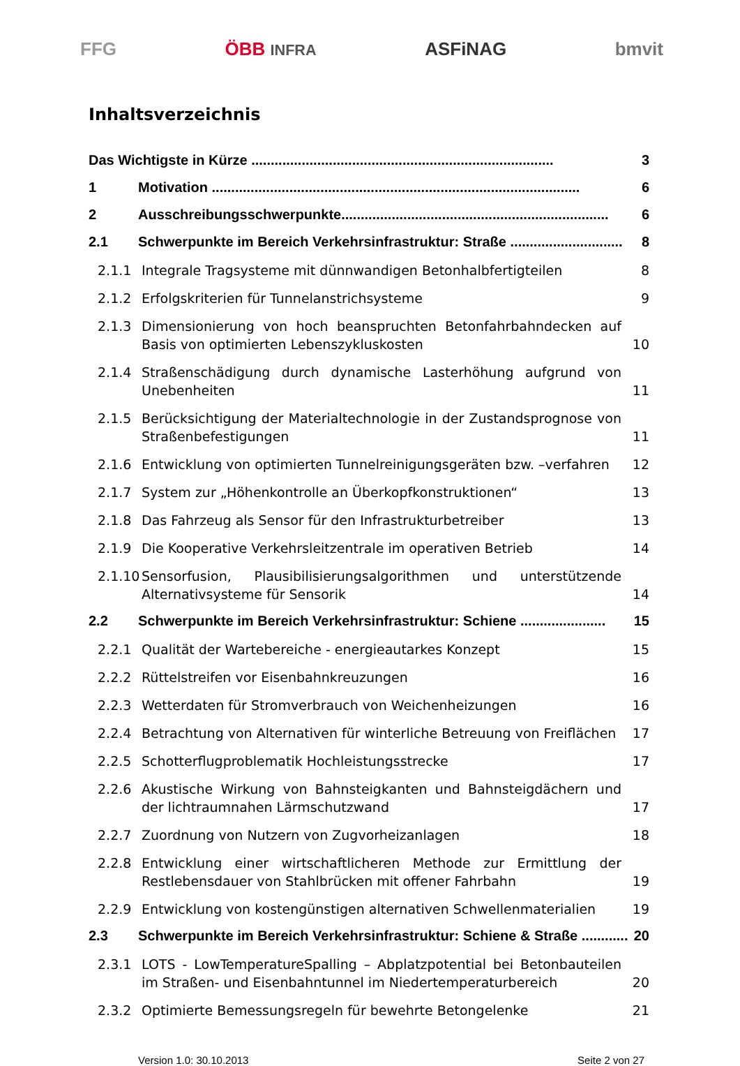FFG ÖBB INFRA ASFiNAG bmvit
Inhaltsverzeichnis
Das Wichtigste in Kürze .............................................................................. 3
1 Motivation ............................................................................................... 6
2 Ausschreibungsschwerpunkte..................................................................... 6
2.1 Schwerpunkte im Bereich Verkehrsinfrastruktur: Straße ............................. 8
2.1.1 Integrale Tragsysteme mit dünnwandigen Betonhalbfertigteilen 8
2.1.2 Erfolgskriterien für Tunnelanstrichsysteme 9
2.1.3 Dimensionierung von hoch beanspruchten Betonfahrbahndecken auf Basis von optimierten Lebenszykluskosten 10
2.1.4 Straßenschädigung durch dynamische Lasterhöhung aufgrund von Unebenheiten 11
2.1.5 Berücksichtigung der Materialtechnologie in der Zustandsprognose von Straßenbefestigungen 11
2.1.6 Entwicklung von optimierten Tunnelreinigungsgeräten bzw. –verfahren 12
2.1.7 System zur „Höhenkontrolle an Überkopfkonstruktionen“13
2.1.8 Das Fahrzeug als Sensor für den Infrastrukturbetreiber 13
2.1.9 Die Kooperative Verkehrsleitzentrale im operativen Betrieb 14
2.1.10 Sensorfusion, Plausibilisierungsalgorithmen und unterstützende Alternativsysteme für Sensorik 14
2.2 Schwerpunkte im Bereich Verkehrsinfrastruktur: Schiene ...................... 15
2.2.1 Qualität der Wartebereiche - energieautarkes Konzept 15
2.2.2 Rüttelstreifen vor Eisenbahnkreuzungen 16
2.2.3 Wetterdaten für Stromverbrauch von Weichenheizungen 16
2.2.4 Betrachtung von Alternativen für winterliche Betreuung von Freiflächen 17
2.2.5 Schotterflugproblematik Hochleistungsstrecke 17
2.2.6 Akustische Wirkung von Bahnsteigkanten und Bahnsteigdächern und der lichtraumnahen Lärmschutzwand 17
2.2.7 Zuordnung von Nutzern von Zugvorheizanlagen 18
2.2.8 Entwicklung einer wirtschaftlicheren Methode zur Ermittlung der Restlebensdauer von Stahlbrücken mit offener Fahrbahn 19
2.2.9 Entwicklung von kostengünstigen alternativen Schwellenmaterialien 19
2.3 Schwerpunkte im Bereich Verkehrsinfrastruktur: Schiene & Straße ............ 20
2.3.1 LOTS - LowTemperatureSpalling – Abplatzpotential bei Betonbauteilen im Straßen- und Eisenbahntunnel im Niedertemperaturbereich 20
2.3.2 Optimierte Bemessungsregeln für bewehrte Betongelenke 21
Version 1.0: 30.10.2013 Seite 2 von 27